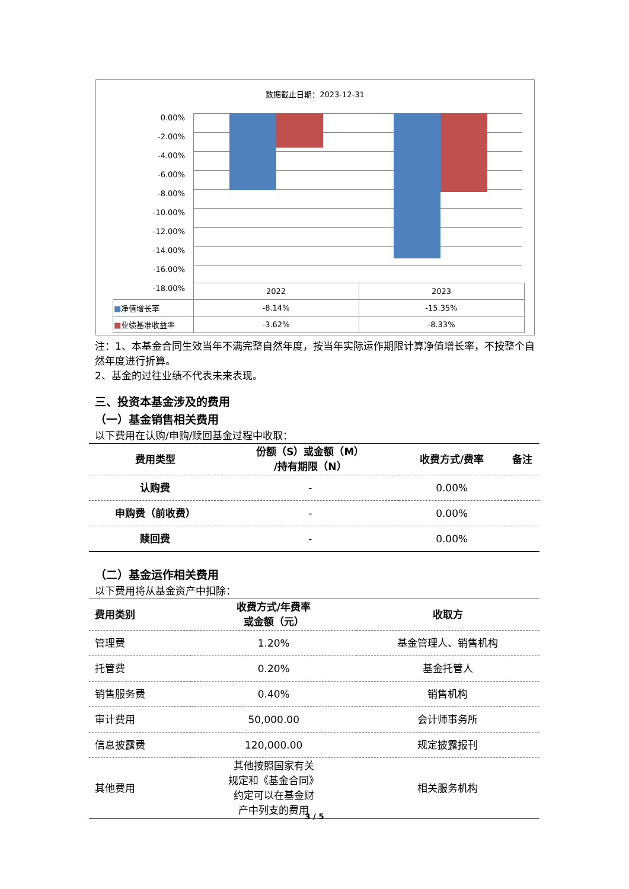数据截止日期：2023-12-31
0.00%
-2.00%
-4.00%
-6.00%
-8.00%
-10.00%
-12.00%
-14.00%
-16.00%
-18.00%
| | 2022 | 2023 |
| ■ 净值增长率 | -8.14% | -15.35% |
| ■ 业绩基准收益率 | -3.62% | -8.33% |
注：1、本基金合同生效当年不满完整自然年度，按当年实际运作期限计算净值增长率，不按整个自然年度进行折算。
2、基金的过往业绩不代表未来表现。
三、投资本基金涉及的费用
（一）基金销售相关费用
以下费用在认购/申购/赎回基金过程中收取：
| 费用类型 | 份额（S）或金额（M） /持有期限（N） | 收费方式/费率 | 备注 |
| --- | --- | --- | --- |
| 认购费 | - | 0.00% | |
| 申购费（前收费） | - | 0.00% | |
| 赎回费 | - | 0.00% | |
（二）基金运作相关费用
以下费用将从基金资产中扣除：
| 费用类别 | 收费方式/年费率 或金额（元） | 收取方 |
| --- | --- | --- |
| 管理费 | 1.20% | 基金管理人、销售机构 |
| 托管费 | 0.20% | 基金托管人 |
| 销售服务费 | 0.40% | 销售机构 |
| 审计费用 | 50,000.00 | 会计师事务所 |
| 信息披露费 | 120,000.00 | 规定披露报刊 |
| 其他费用 | 其他按照国家有关 规定和《基金合同》 约定可以在基金财 产中列支的费用 | 相关服务机构 |
3 / 5